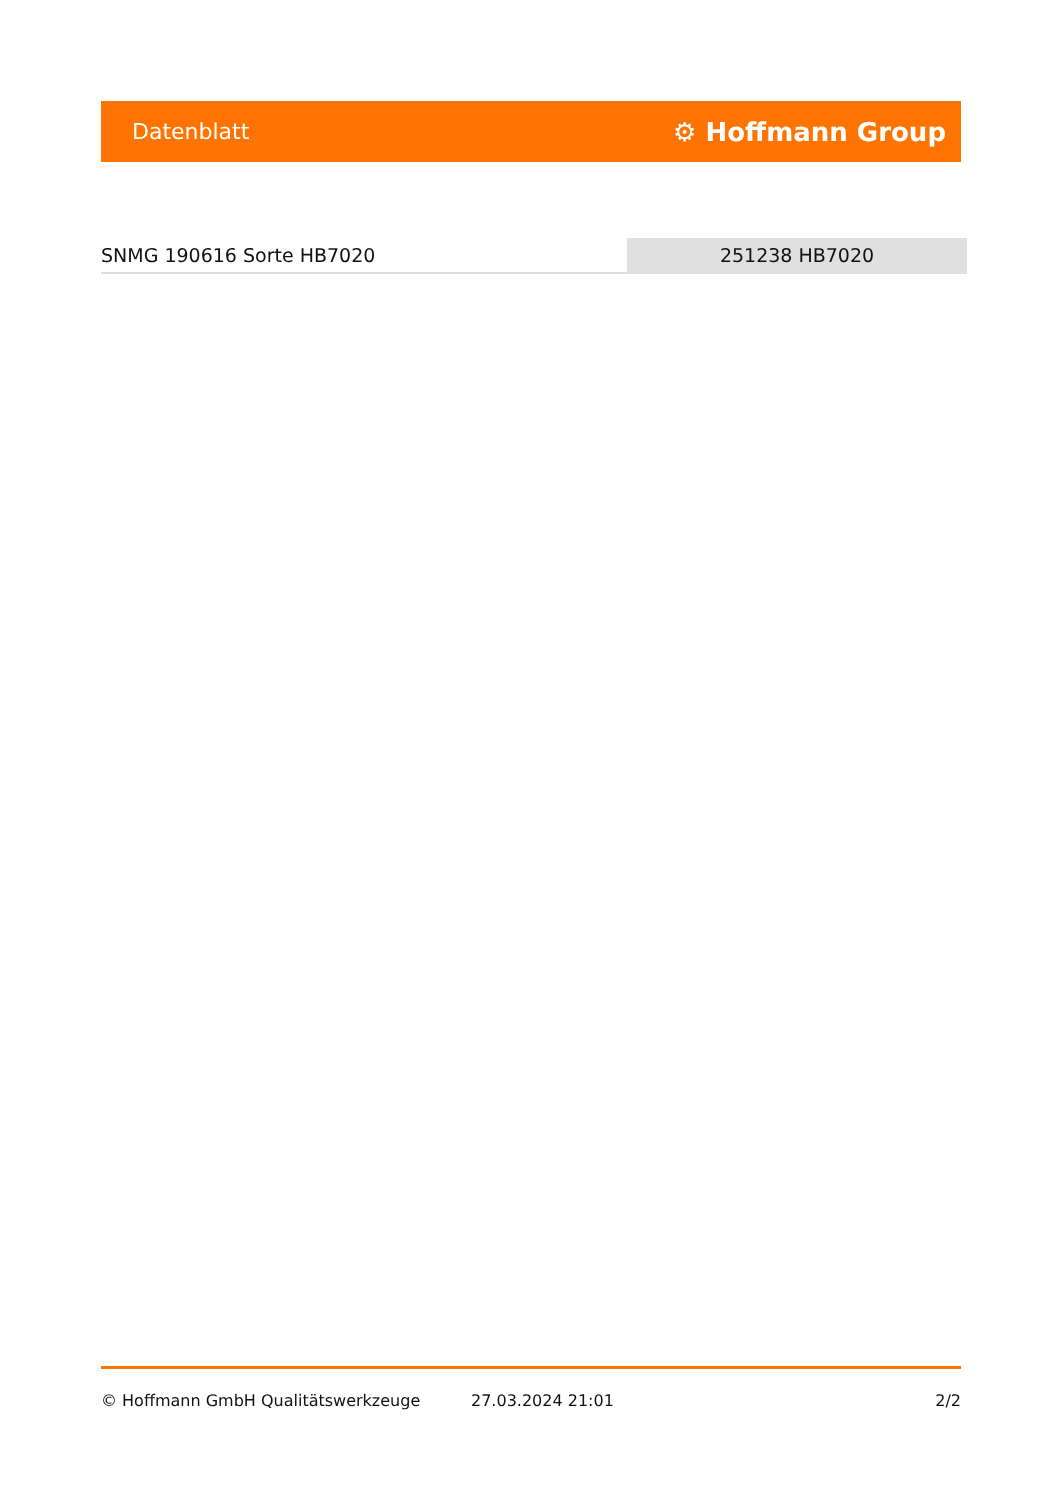Datenblatt ⚙ Hoffmann Group
SNMG 190616 Sorte HB7020 251238 HB7020
© Hoffmann GmbH Qualitätswerkzeuge 27.03.2024 21:01 2/2